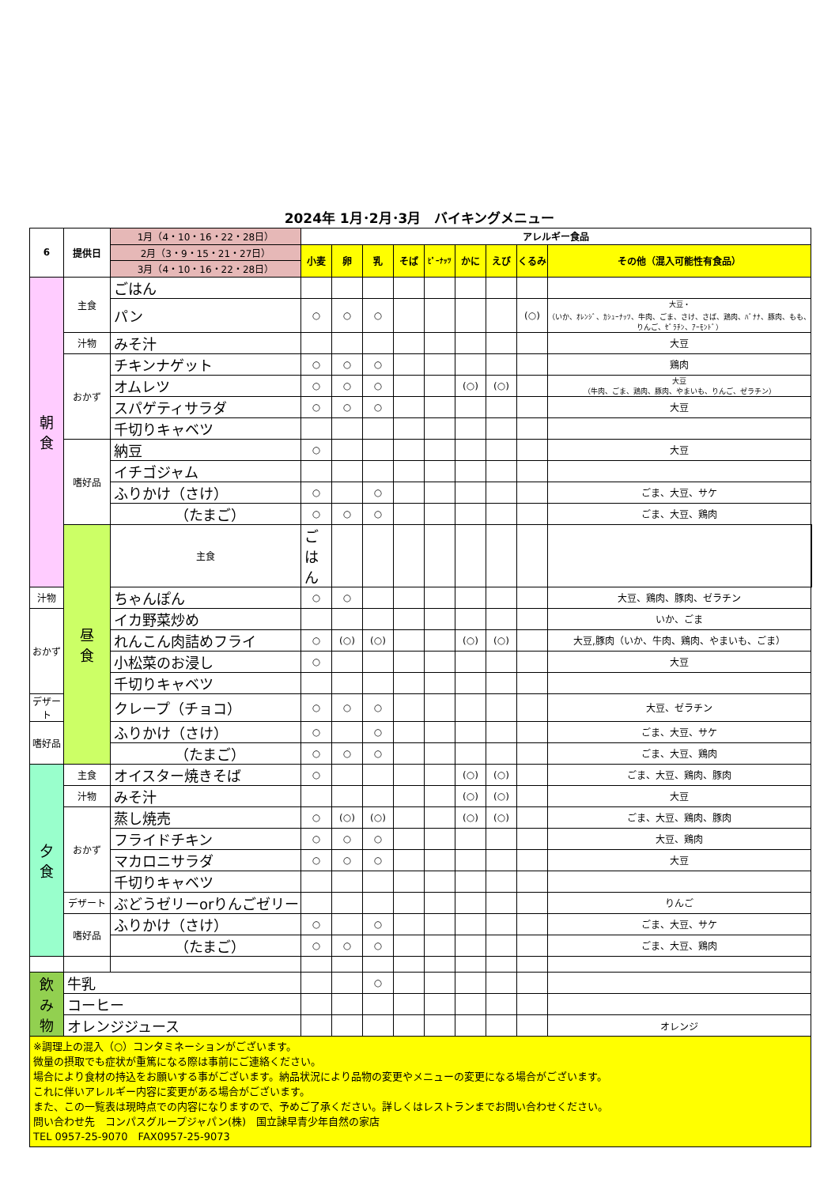2024年 1月･2月･3月　バイキングメニュー
| 6 | 提供日 | 1月（4・10・16・22・28日） | アレルギー食品 | | | | | | | | | |
| --- | --- | --- | --- | --- | --- | --- | --- | --- | --- | --- | --- | --- |
| | | 2月（3・9・15・21・27日） | 小麦 | 卵 | 乳 | そば | ﾋﾟｰﾅｯﾂ | かに | えび | くるみ | その他（混入可能性有食品） | |
| | | 3月（4・10・16・22・28日） | | | | | | | | | | |
| 朝 食 | 主食 | ごはん | | | | | | | | | | |
| | | パン | ○ | ○ | ○ | | | | | (○) | 大豆・ （いか、ｵﾚﾝｼﾞ、ｶｼｭｰﾅｯﾂ、牛肉、ごま、さけ、さば、鶏肉、ﾊﾞﾅﾅ、豚肉、もも、りんご、ｾﾞﾗﾁﾝ、ｱｰﾓﾝﾄﾞ） | |
| | 汁物 | みそ汁 | | | | | | | | | 大豆 | |
| | おかず | チキンナゲット | ○ | ○ | ○ | | | | | | 鶏肉 | |
| | | オムレツ | ○ | ○ | ○ | | | (○) | (○) | | 大豆 （牛肉、ごま、鶏肉、豚肉、やまいも、りんご、ゼラチン） | |
| | | スパゲティサラダ | ○ | ○ | ○ | | | | | | 大豆 | |
| | | 千切りキャベツ | | | | | | | | | | |
| | 嗜好品 | 納豆 | ○ | | | | | | | | 大豆 | |
| | | イチゴジャム | | | | | | | | | | |
| | | ふりかけ（さけ） | ○ | | ○ | | | | | | ごま、大豆、サケ | |
| | | （たまご） | ○ | ○ | ○ | | | | | | ごま、大豆、鶏肉 | |
| | 昼 食 | 主食 | ごはん | | | | | | | | | |
| 汁物 | | ちゃんぽん | ○ | ○ | | | | | | | 大豆、鶏肉、豚肉、ゼラチン | |
| おかず | | イカ野菜炒め | | | | | | | | | いか、ごま | |
| | | れんこん肉詰めフライ | ○ | (○) | (○) | | | (○) | (○) | | 大豆,豚肉（いか、牛肉、鶏肉、やまいも、ごま） | |
| | | 小松菜のお浸し | ○ | | | | | | | | 大豆 | |
| | | 千切りキャベツ | | | | | | | | | | |
| デザート | | クレープ（チョコ） | ○ | ○ | ○ | | | | | | 大豆、ゼラチン | |
| 嗜好品 | | ふりかけ（さけ） | ○ | | ○ | | | | | | ごま、大豆、サケ | |
| | | （たまご） | ○ | ○ | ○ | | | | | | ごま、大豆、鶏肉 | |
| 夕 食 | 主食 | オイスター焼きそば | ○ | | | | | (○) | (○) | | ごま、大豆、鶏肉、豚肉 | |
| | 汁物 | みそ汁 | | | | | | (○) | (○) | | 大豆 | |
| | おかず | 蒸し焼売 | ○ | (○) | (○) | | | (○) | (○) | | ごま、大豆、鶏肉、豚肉 | |
| | | フライドチキン | ○ | ○ | ○ | | | | | | 大豆、鶏肉 | |
| | | マカロニサラダ | ○ | ○ | ○ | | | | | | 大豆 | |
| | | 千切りキャベツ | | | | | | | | | | |
| | デザート | ぶどうゼリーorりんごゼリー | | | | | | | | | りんご | |
| | 嗜好品 | ふりかけ（さけ） | ○ | | ○ | | | | | | ごま、大豆、サケ | |
| | | （たまご） | ○ | ○ | ○ | | | | | | ごま、大豆、鶏肉 | |
| 飲 み 物 | 牛乳 | | | | ○ | | | | | | | |
| | コーヒー | | | | | | | | | | | |
| | オレンジジュース | | | | | | | | | | オレンジ | |
| ※調理上の混入（○）コンタミネーションがございます。 微量の摂取でも症状が重篤になる際は事前にご連絡ください。 場合により食材の持込をお願いする事がございます。納品状況により品物の変更やメニューの変更になる場合がございます。 これに伴いアレルギー内容に変更がある場合がございます。 また、この一覧表は現時点での内容になりますので、予めご了承ください。詳しくはレストランまでお問い合わせください。 問い合わせ先 コンパスグループジャパン(株) 国立諫早青少年自然の家店 TEL 0957-25-9070 FAX0957-25-9073 | | | | | | | | | | | | |